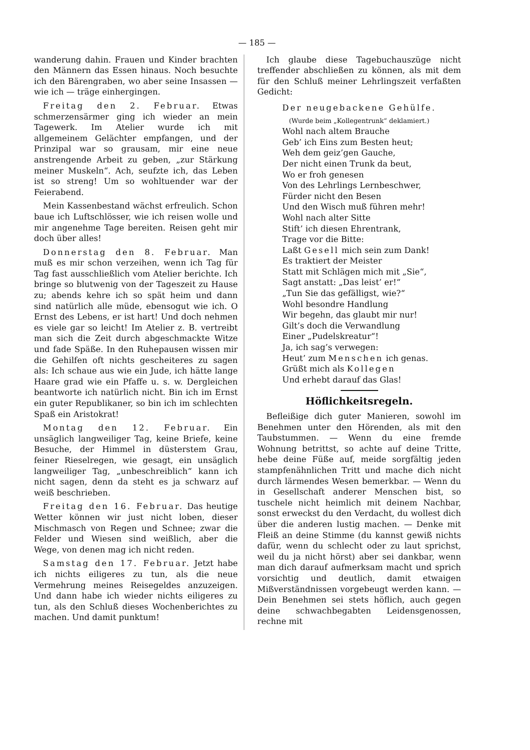— 185 —
wanderung dahin. Frauen und Kinder brachten den Männern das Essen hinaus. Noch besuchte ich den Bärengraben, wo aber seine Insassen — wie ich — träge einhergingen.
Freitag den 2. Februar. Etwas schmerzensärmer ging ich wieder an mein Tagewerk. Im Atelier wurde ich mit allgemeinem Gelächter empfangen, und der Prinzipal war so grausam, mir eine neue anstrengende Arbeit zu geben, „zur Stärkung meiner Muskeln“. Ach, seufzte ich, das Leben ist so streng! Um so wohltuender war der Feierabend.
Mein Kassenbestand wächst erfreulich. Schon baue ich Luftschlösser, wie ich reisen wolle und mir angenehme Tage bereiten. Reisen geht mir doch über alles!
Donnerstag den 8. Februar. Man muß es mir schon verzeihen, wenn ich Tag für Tag fast ausschließlich vom Atelier berichte. Ich bringe so blutwenig von der Tageszeit zu Hause zu; abends kehre ich so spät heim und dann sind natürlich alle müde, ebensogut wie ich. O Ernst des Lebens, er ist hart! Und doch nehmen es viele gar so leicht! Im Atelier z. B. vertreibt man sich die Zeit durch abgeschmackte Witze und fade Späße. In den Ruhepausen wissen mir die Gehilfen oft nichts gescheiteres zu sagen als: Ich schaue aus wie ein Jude, ich hätte lange Haare grad wie ein Pfaffe u. s. w. Dergleichen beantworte ich natürlich nicht. Bin ich im Ernst ein guter Republikaner, so bin ich im schlechten Spaß ein Aristokrat!
Montag den 12. Februar. Ein unsäglich langweiliger Tag, keine Briefe, keine Besuche, der Himmel in düsterstem Grau, feiner Rieselregen, wie gesagt, ein unsäglich langweiliger Tag, „unbeschreiblich“ kann ich nicht sagen, denn da steht es ja schwarz auf weiß beschrieben.
Freitag den 16. Februar. Das heutige Wetter können wir just nicht loben, dieser Mischmasch von Regen und Schnee; zwar die Felder und Wiesen sind weißlich, aber die Wege, von denen mag ich nicht reden.
Samstag den 17. Februar. Jetzt habe ich nichts eiligeres zu tun, als die neue Vermehrung meines Reisegeldes anzuzeigen. Und dann habe ich wieder nichts eiligeres zu tun, als den Schluß dieses Wochenberichtes zu machen. Und damit punktum!
Ich glaube diese Tagebuchauszüge nicht treffender abschließen zu können, als mit dem für den Schluß meiner Lehrlingszeit verfaßten Gedicht:
Der neugebackene Gehülfe.
(Wurde beim „Kollegentrunk“ deklamiert.)
Wohl nach altem Brauche
Geb’ ich Eins zum Besten heut;
Weh dem geiz’gen Gauche,
Der nicht einen Trunk da beut,
Wo er froh genesen
Von des Lehrlings Lernbeschwer,
Fürder nicht den Besen
Und den Wisch muß führen mehr!
Wohl nach alter Sitte
Stift’ ich diesen Ehrentrank,
Trage vor die Bitte:
Laßt Gesell mich sein zum Dank!
Es traktiert der Meister
Statt mit Schlägen mich mit „Sie“,
Sagt anstatt: „Das leist’ er!“
„Tun Sie das gefälligst, wie?“
Wohl besondre Handlung
Wir begehn, das glaubt mir nur!
Gilt’s doch die Verwandlung
Einer „Pudelskreatur“!
Ja, ich sag’s verwegen:
Heut’ zum Menschen ich genas.
Grüßt mich als Kollegen
Und erhebt darauf das Glas!
Höflichkeitsregeln.
Befleißige dich guter Manieren, sowohl im Benehmen unter den Hörenden, als mit den Taubstummen. — Wenn du eine fremde Wohnung betrittst, so achte auf deine Tritte, hebe deine Füße auf, meide sorgfältig jeden stampfenähnlichen Tritt und mache dich nicht durch lärmendes Wesen bemerkbar. — Wenn du in Gesellschaft anderer Menschen bist, so tuschele nicht heimlich mit deinem Nachbar, sonst erweckst du den Verdacht, du wollest dich über die anderen lustig machen. — Denke mit Fleiß an deine Stimme (du kannst gewiß nichts dafür, wenn du schlecht oder zu laut sprichst, weil du ja nicht hörst) aber sei dankbar, wenn man dich darauf aufmerksam macht und sprich vorsichtig und deutlich, damit etwaigen Mißverständnissen vorgebeugt werden kann. — Dein Benehmen sei stets höflich, auch gegen deine schwachbegabten Leidensgenossen, rechne mit